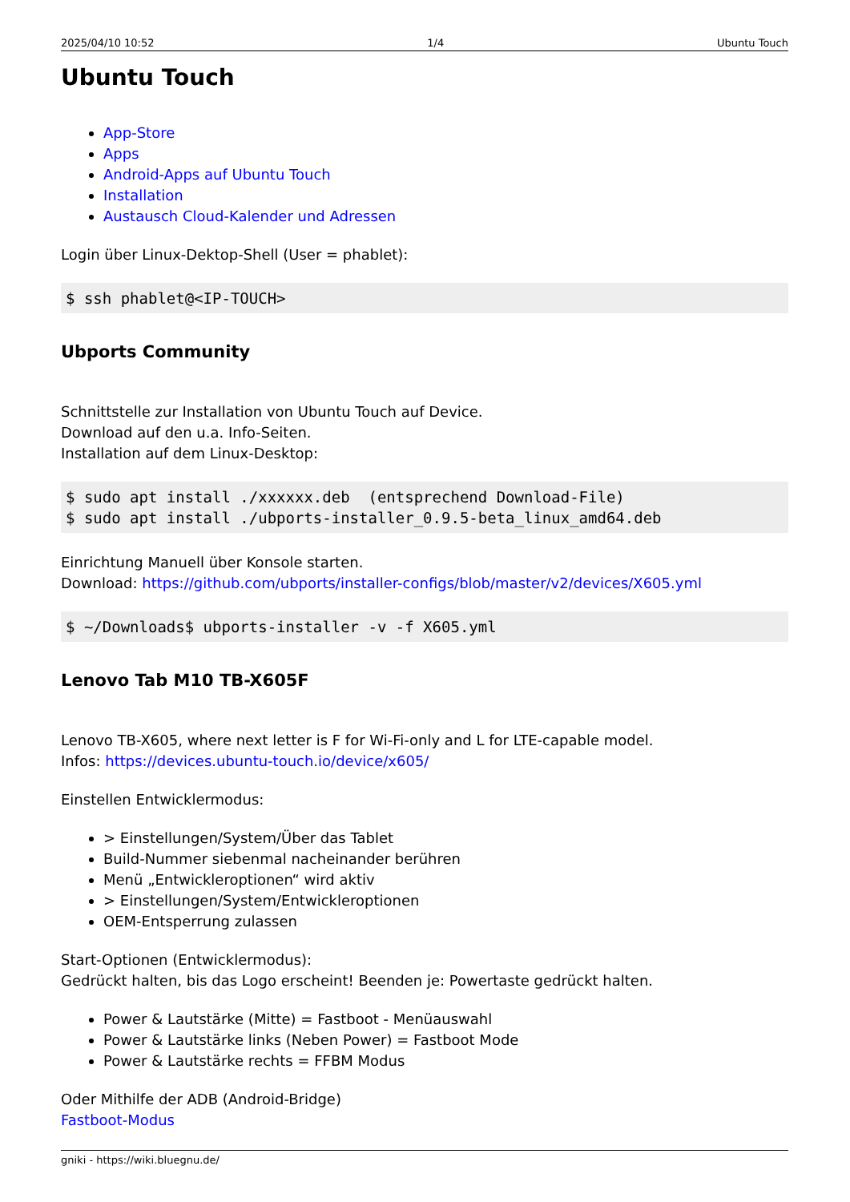2025/04/10 10:52 1/4 Ubuntu Touch
Ubuntu Touch
App-Store
Apps
Android-Apps auf Ubuntu Touch
Installation
Austausch Cloud-Kalender und Adressen
Login über Linux-Dektop-Shell (User = phablet):
$ ssh phablet@<IP-TOUCH>
Ubports Community
Schnittstelle zur Installation von Ubuntu Touch auf Device.
Download auf den u.a. Info-Seiten.
Installation auf dem Linux-Desktop:
$ sudo apt install ./xxxxxx.deb  (entsprechend Download-File)
$ sudo apt install ./ubports-installer_0.9.5-beta_linux_amd64.deb
Einrichtung Manuell über Konsole starten.
Download: https://github.com/ubports/installer-configs/blob/master/v2/devices/X605.yml
$ ~/Downloads$ ubports-installer -v -f X605.yml
Lenovo Tab M10 TB-X605F
Lenovo TB-X605, where next letter is F for Wi-Fi-only and L for LTE-capable model.
Infos: https://devices.ubuntu-touch.io/device/x605/
Einstellen Entwicklermodus:
> Einstellungen/System/Über das Tablet
Build-Nummer siebenmal nacheinander berühren
Menü „Entwickleroptionen“ wird aktiv
> Einstellungen/System/Entwickleroptionen
OEM-Entsperrung zulassen
Start-Optionen (Entwicklermodus):
Gedrückt halten, bis das Logo erscheint! Beenden je: Powertaste gedrückt halten.
Power & Lautstärke (Mitte) = Fastboot - Menüauswahl
Power & Lautstärke links (Neben Power) = Fastboot Mode
Power & Lautstärke rechts = FFBM Modus
Oder Mithilfe der ADB (Android-Bridge)
Fastboot-Modus
gniki - https://wiki.bluegnu.de/